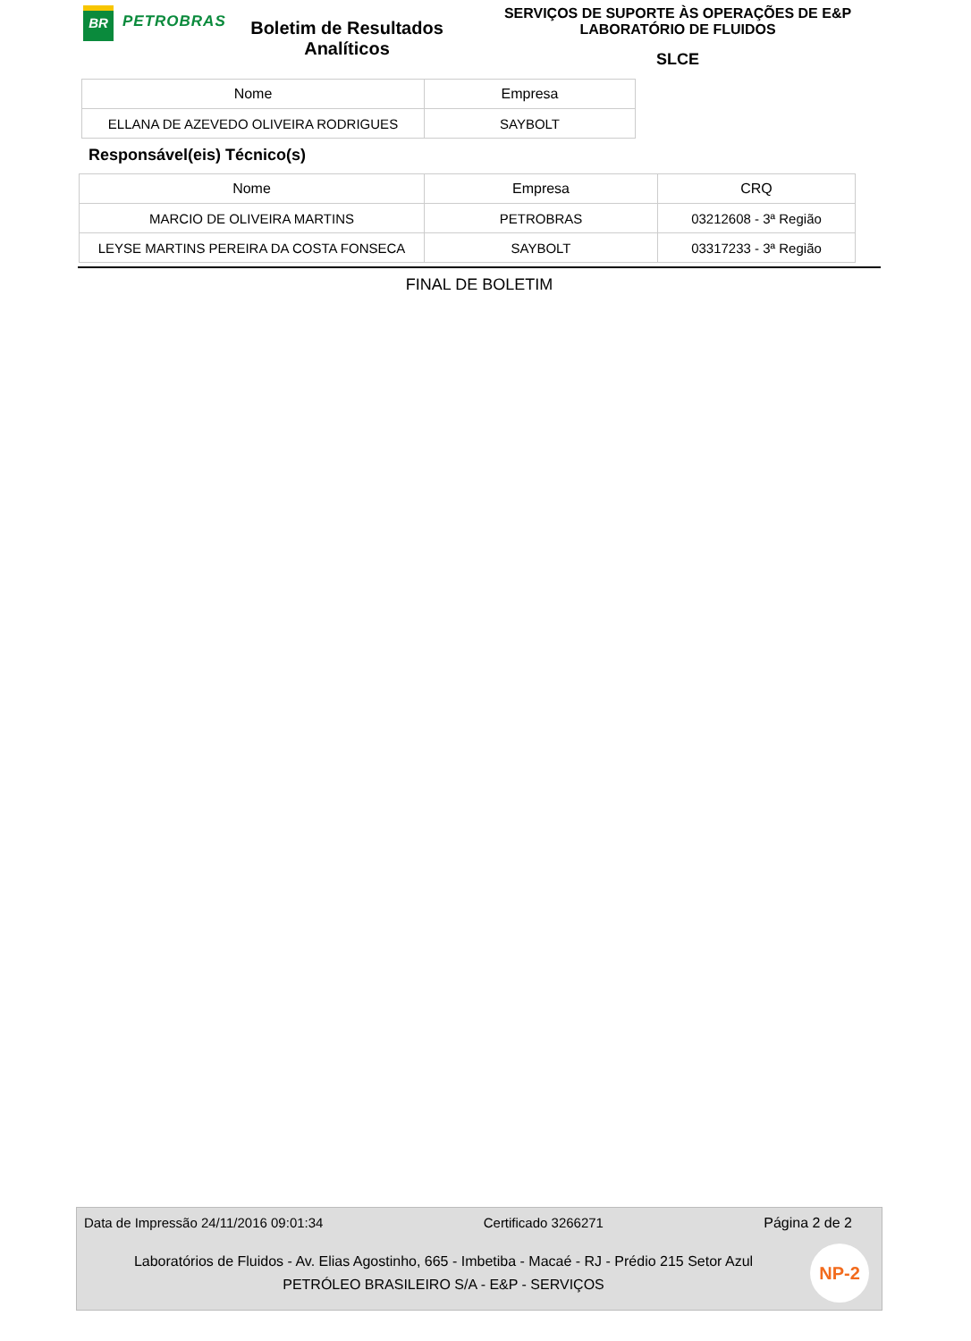BR
PETROBRAS
Boletim de Resultados Analíticos
SERVIÇOS DE SUPORTE ÀS OPERAÇÕES DE E&P
LABORATÓRIO DE FLUIDOS
SLCE
| Nome | Empresa |
| --- | --- |
| ELLANA DE AZEVEDO OLIVEIRA RODRIGUES | SAYBOLT |
Responsável(eis) Técnico(s)
| Nome | Empresa | CRQ |
| --- | --- | --- |
| MARCIO DE OLIVEIRA MARTINS | PETROBRAS | 03212608 - 3ª Região |
| LEYSE MARTINS PEREIRA DA COSTA FONSECA | SAYBOLT | 03317233 - 3ª Região |
FINAL DE BOLETIM
Data de Impressão 24/11/2016 09:01:34 Certificado 3266271 Página 2 de 2
Laboratórios de Fluidos - Av. Elias Agostinho, 665 - Imbetiba - Macaé - RJ - Prédio 215 Setor Azul
PETRÓLEO BRASILEIRO S/A - E&P - SERVIÇOS
NP-2